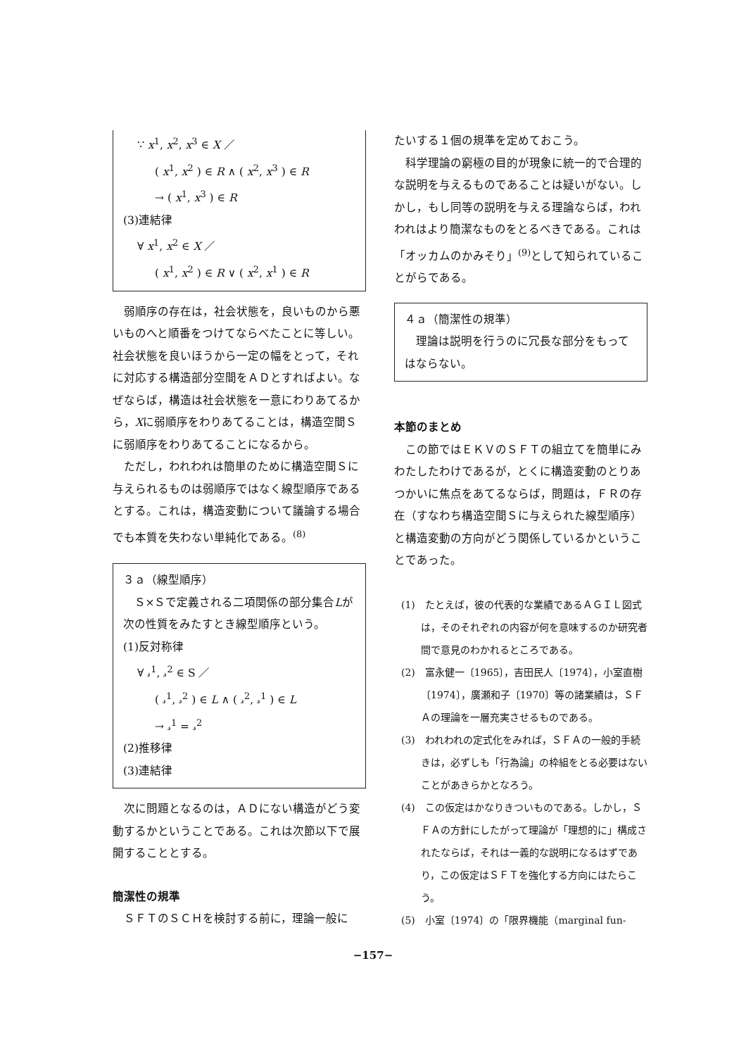∵ x<sup>1</sup>, x<sup>2</sup>, x<sup>3</sup> ∈ X ／
( x<sup>1</sup>, x<sup>2</sup> ) ∈ R ∧ ( x<sup>2</sup>, x<sup>3</sup> ) ∈ R
→ ( x<sup>1</sup>, x<sup>3</sup> ) ∈ R
(3)連結律
∀ x<sup>1</sup>, x<sup>2</sup> ∈ X ／
( x<sup>1</sup>, x<sup>2</sup> ) ∈ R ∨ ( x<sup>2</sup>, x<sup>1</sup> ) ∈ R
弱順序の存在は，社会状態を，良いものから悪いものへと順番をつけてならべたことに等しい。社会状態を良いほうから一定の幅をとって，それに対応する構造部分空間をＡＤとすればよい。なぜならば，構造は社会状態を一意にわりあてるから，Xに弱順序をわりあてることは，構造空間Ｓに弱順序をわりあてることになるから。
ただし，われわれは簡単のために構造空間Ｓに与えられるものは弱順序ではなく線型順序であるとする。これは，構造変動について議論する場合でも本質を失わない単純化である。<sup>(8)</sup>
３ａ（線型順序）
Ｓ×Ｓで定義される二項関係の部分集合Lが次の性質をみたすとき線型順序という。
(1)反対称律
∀ 𝓈<sup>1</sup>, 𝓈<sup>2</sup> ∈ S ／
( 𝓈<sup>1</sup>, 𝓈<sup>2</sup> ) ∈ L ∧ ( 𝓈<sup>2</sup>, 𝓈<sup>1</sup> ) ∈ L
→ 𝓈<sup>1</sup> = 𝓈<sup>2</sup>
(2)推移律
(3)連結律
次に問題となるのは，ＡＤにない構造がどう変動するかということである。これは次節以下で展開することとする。
簡潔性の規準
ＳＦＴのＳＣＨを検討する前に，理論一般に
たいする１個の規準を定めておこう。
科学理論の窮極の目的が現象に統一的で合理的な説明を与えるものであることは疑いがない。しかし，もし同等の説明を与える理論ならば，われわれはより簡潔なものをとるべきである。これは「オッカムのかみそり」<sup>(9)</sup>として知られていることがらである。
４ａ（簡潔性の規準）
理論は説明を行うのに冗長な部分をもってはならない。
本節のまとめ
この節ではＥＫＶのＳＦＴの組立てを簡単にみわたしたわけであるが，とくに構造変動のとりあつかいに焦点をあてるならば，問題は，ＦＲの存在（すなわち構造空間Ｓに与えられた線型順序）と構造変動の方向がどう関係しているかということであった。
(1)　たとえば，彼の代表的な業績であるＡＧＩＬ図式は，そのそれぞれの内容が何を意味するのか研究者間で意見のわかれるところである。
(2)　富永健一〔1965〕，吉田民人〔1974〕，小室直樹〔1974〕，廣瀬和子〔1970〕等の諸業績は，ＳＦＡの理論を一層充実させるものである。
(3)　われわれの定式化をみれば，ＳＦＡの一般的手続きは，必ずしも「行為論」の枠組をとる必要はないことがあきらかとなろう。
(4)　この仮定はかなりきついものである。しかし，ＳＦＡの方針にしたがって理論が「理想的に」構成されたならば，それは一義的な説明になるはずであり，この仮定はＳＦＴを強化する方向にはたらこう。
(5)　小室〔1974〕の「限界機能（marginal fun-
−157−